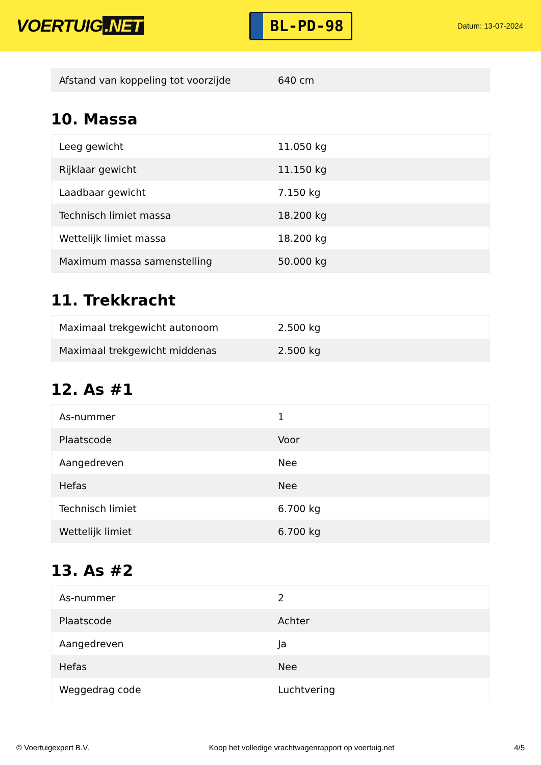VOERTUIG.NET
BL-PD-98
Datum: 13-07-2024
| Afstand van koppeling tot voorzijde | 640 cm |
10. Massa
| Leeg gewicht | 11.050 kg |
| Rijklaar gewicht | 11.150 kg |
| Laadbaar gewicht | 7.150 kg |
| Technisch limiet massa | 18.200 kg |
| Wettelijk limiet massa | 18.200 kg |
| Maximum massa samenstelling | 50.000 kg |
11. Trekkracht
| Maximaal trekgewicht autonoom | 2.500 kg |
| Maximaal trekgewicht middenas | 2.500 kg |
12. As #1
| As-nummer | 1 |
| Plaatscode | Voor |
| Aangedreven | Nee |
| Hefas | Nee |
| Technisch limiet | 6.700 kg |
| Wettelijk limiet | 6.700 kg |
13. As #2
| As-nummer | 2 |
| Plaatscode | Achter |
| Aangedreven | Ja |
| Hefas | Nee |
| Weggedrag code | Luchtvering |
© Voertuigexpert B.V. Koop het volledige vrachtwagenrapport op voertuig.net 4/5